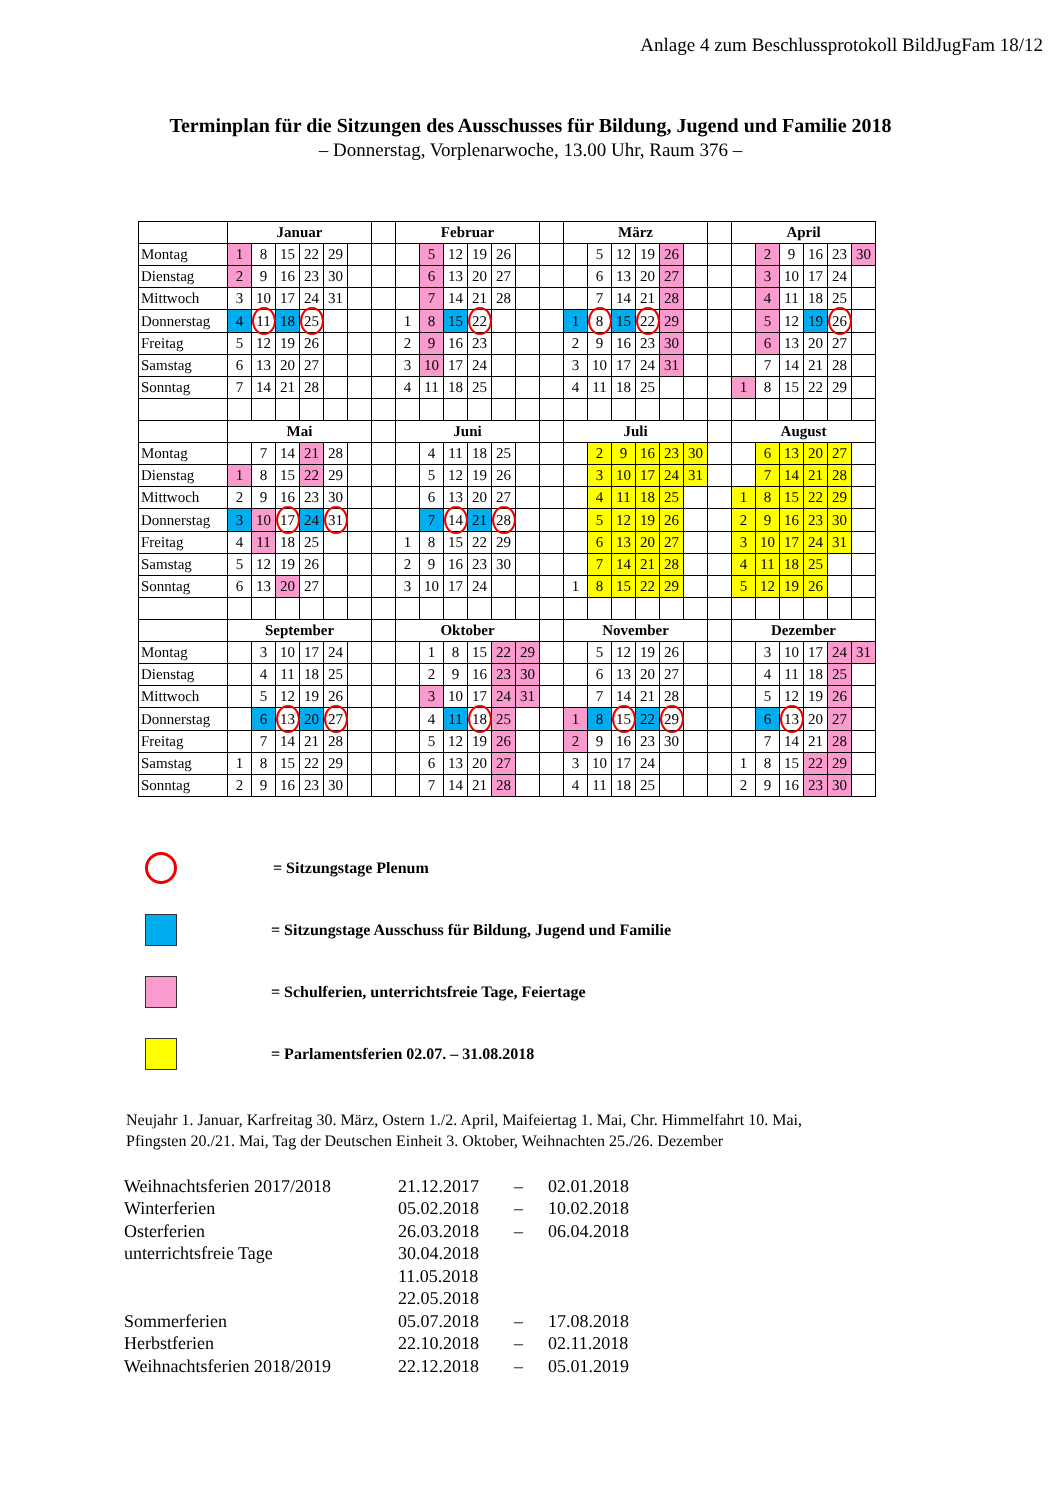Anlage 4 zum Beschlussprotokoll BildJugFam 18/12
Terminplan für die Sitzungen des Ausschusses für Bildung, Jugend und Familie 2018
– Donnerstag, Vorplenarwoche, 13.00 Uhr, Raum 376 –
| | Januar | | | | | | | Februar | | | | | | | März | | | | | | | April | | | | | |
| Montag | 1 | 8 | 15 | 22 | 29 | | | | 5 | 12 | 19 | 26 | | | | 5 | 12 | 19 | 26 | | | | 2 | 9 | 16 | 23 | 30 |
| Dienstag | 2 | 9 | 16 | 23 | 30 | | | | 6 | 13 | 20 | 27 | | | | 6 | 13 | 20 | 27 | | | | 3 | 10 | 17 | 24 | |
| Mittwoch | 3 | 10 | 17 | 24 | 31 | | | | 7 | 14 | 21 | 28 | | | | 7 | 14 | 21 | 28 | | | | 4 | 11 | 18 | 25 | |
| Donnerstag | 4 | 11 | 18 | 25 | | | | 1 | 8 | 15 | 22 | | | | 1 | 8 | 15 | 22 | 29 | | | | 5 | 12 | 19 | 26 | |
| Freitag | 5 | 12 | 19 | 26 | | | | 2 | 9 | 16 | 23 | | | | 2 | 9 | 16 | 23 | 30 | | | | 6 | 13 | 20 | 27 | |
| Samstag | 6 | 13 | 20 | 27 | | | | 3 | 10 | 17 | 24 | | | | 3 | 10 | 17 | 24 | 31 | | | | 7 | 14 | 21 | 28 | |
| Sonntag | 7 | 14 | 21 | 28 | | | | 4 | 11 | 18 | 25 | | | | 4 | 11 | 18 | 25 | | | | 1 | 8 | 15 | 22 | 29 | |
| | Mai | | | | | | | Juni | | | | | | | Juli | | | | | | | August | | | | | |
| Montag | | 7 | 14 | 21 | 28 | | | | 4 | 11 | 18 | 25 | | | | 2 | 9 | 16 | 23 | 30 | | | 6 | 13 | 20 | 27 | |
| Dienstag | 1 | 8 | 15 | 22 | 29 | | | | 5 | 12 | 19 | 26 | | | | 3 | 10 | 17 | 24 | 31 | | | 7 | 14 | 21 | 28 | |
| Mittwoch | 2 | 9 | 16 | 23 | 30 | | | | 6 | 13 | 20 | 27 | | | | 4 | 11 | 18 | 25 | | | 1 | 8 | 15 | 22 | 29 | |
| Donnerstag | 3 | 10 | 17 | 24 | 31 | | | | 7 | 14 | 21 | 28 | | | | 5 | 12 | 19 | 26 | | | 2 | 9 | 16 | 23 | 30 | |
| Freitag | 4 | 11 | 18 | 25 | | | | 1 | 8 | 15 | 22 | 29 | | | | 6 | 13 | 20 | 27 | | | 3 | 10 | 17 | 24 | 31 | |
| Samstag | 5 | 12 | 19 | 26 | | | | 2 | 9 | 16 | 23 | 30 | | | | 7 | 14 | 21 | 28 | | | 4 | 11 | 18 | 25 | | |
| Sonntag | 6 | 13 | 20 | 27 | | | | 3 | 10 | 17 | 24 | | | | 1 | 8 | 15 | 22 | 29 | | | 5 | 12 | 19 | 26 | | |
| | September | | | | | | | Oktober | | | | | | | November | | | | | | | Dezember | | | | | |
| Montag | | 3 | 10 | 17 | 24 | | | | 1 | 8 | 15 | 22 | 29 | | | 5 | 12 | 19 | 26 | | | | 3 | 10 | 17 | 24 | 31 |
| Dienstag | | 4 | 11 | 18 | 25 | | | | 2 | 9 | 16 | 23 | 30 | | | 6 | 13 | 20 | 27 | | | | 4 | 11 | 18 | 25 | |
| Mittwoch | | 5 | 12 | 19 | 26 | | | | 3 | 10 | 17 | 24 | 31 | | | 7 | 14 | 21 | 28 | | | | 5 | 12 | 19 | 26 | |
| Donnerstag | | 6 | 13 | 20 | 27 | | | | 4 | 11 | 18 | 25 | | | 1 | 8 | 15 | 22 | 29 | | | | 6 | 13 | 20 | 27 | |
| Freitag | | 7 | 14 | 21 | 28 | | | | 5 | 12 | 19 | 26 | | | 2 | 9 | 16 | 23 | 30 | | | | 7 | 14 | 21 | 28 | |
| Samstag | 1 | 8 | 15 | 22 | 29 | | | | 6 | 13 | 20 | 27 | | | 3 | 10 | 17 | 24 | | | | 1 | 8 | 15 | 22 | 29 | |
| Sonntag | 2 | 9 | 16 | 23 | 30 | | | | 7 | 14 | 21 | 28 | | | 4 | 11 | 18 | 25 | | | | 2 | 9 | 16 | 23 | 30 | |
= Sitzungstage Plenum
= Sitzungstage Ausschuss für Bildung, Jugend und Familie
= Schulferien, unterrichtsfreie Tage, Feiertage
= Parlamentsferien 02.07. – 31.08.2018
Neujahr 1. Januar, Karfreitag 30. März, Ostern 1./2. April, Maifeiertag 1. Mai, Chr. Himmelfahrt 10. Mai,
Pfingsten 20./21. Mai, Tag der Deutschen Einheit 3. Oktober, Weihnachten 25./26. Dezember
| Weihnachtsferien 2017/2018 | 21.12.2017 | – | 02.01.2018 |
| Winterferien | 05.02.2018 | – | 10.02.2018 |
| Osterferien | 26.03.2018 | – | 06.04.2018 |
| unterrichtsfreie Tage | 30.04.2018 | | |
| | 11.05.2018 | | |
| | 22.05.2018 | | |
| Sommerferien | 05.07.2018 | – | 17.08.2018 |
| Herbstferien | 22.10.2018 | – | 02.11.2018 |
| Weihnachtsferien 2018/2019 | 22.12.2018 | – | 05.01.2019 |